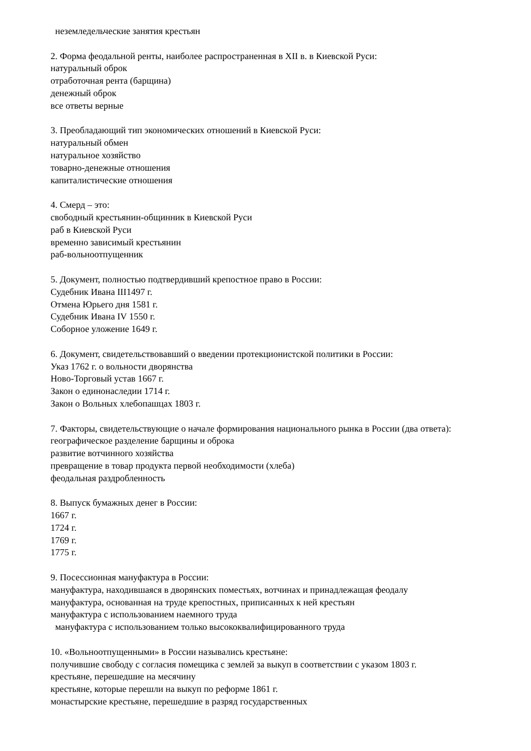неземледельческие занятия крестьян
2. Форма феодальной ренты, наиболее распространенная в XII в. в Киевской Руси:
натуральный оброк
отработочная рента (барщина)
денежный оброк
все ответы верные
3. Преобладающий тип экономических отношений в Киевской Руси:
натуральный обмен
натуральное хозяйство
товарно-денежные отношения
капиталистические отношения
4. Смерд – это:
свободный крестьянин-общинник в Киевской Руси
раб в Киевской Руси
временно зависимый крестьянин
раб-вольноотпущенник
5. Документ, полностью подтвердивший крепостное право в России:
Судебник Ивана III1497 г.
Отмена Юрьего дня 1581 г.
Судебник Ивана IV 1550 г.
Соборное уложение 1649 г.
6. Документ, свидетельствовавший о введении протекционистской политики в России:
Указ 1762 г. о вольности дворянства
Ново-Торговый устав 1667 г.
Закон о единонаследии 1714 г.
Закон о Вольных хлебопашцах 1803 г.
7. Факторы, свидетельствующие о начале формирования национального рынка в России (два ответа):
географическое разделение барщины и оброка
развитие вотчинного хозяйства
превращение в товар продукта первой необходимости (хлеба)
феодальная раздробленность
8. Выпуск бумажных денег в России:
1667 г.
1724 г.
1769 г.
1775 г.
9. Посессионная мануфактура в России:
мануфактура, находившаяся в дворянских поместьях, вотчинах и принадлежащая феодалу
мануфактура, основанная на труде крепостных, приписанных к ней крестьян
мануфактура с использованием наемного труда
мануфактура с использованием только высококвалифицированного труда
10. «Вольноотпущенными» в России назывались крестьяне:
получившие свободу с согласия помещика с землей за выкуп в соответствии с указом 1803 г.
крестьяне, перешедшие на месячину
крестьяне, которые перешли на выкуп по реформе 1861 г.
монастырские крестьяне, перешедшие в разряд государственных